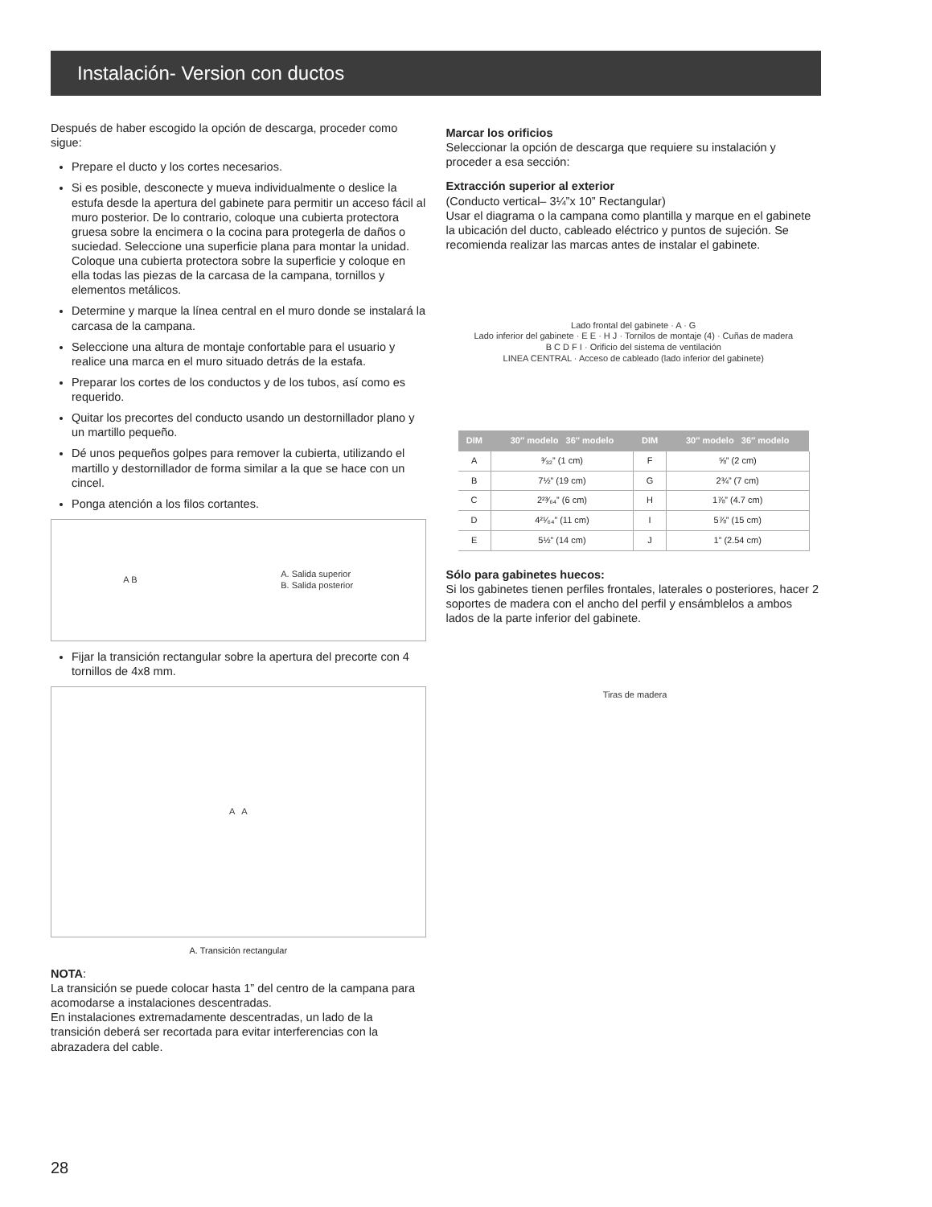Instalación- Version con ductos
Después de haber escogido la opción de descarga, proceder como sigue:
Prepare el ducto y los cortes necesarios.
Si es posible, desconecte y mueva individualmente o deslice la estufa desde la apertura del gabinete para permitir un acceso fácil al muro posterior. De lo contrario, coloque una cubierta protectora gruesa sobre la encimera o la cocina para protegerla de daños o suciedad. Seleccione una superficie plana para montar la unidad. Coloque una cubierta protectora sobre la superficie y coloque en ella todas las piezas de la carcasa de la campana, tornillos y elementos metálicos.
Determine y marque la línea central en el muro donde se instalará la carcasa de la campana.
Seleccione una altura de montaje confortable para el usuario y realice una marca en el muro situado detrás de la estafa.
Preparar los cortes de los conductos y de los tubos, así como es requerido.
Quitar los precortes del conducto usando un destornillador plano y un martillo pequeño.
Dé unos pequeños golpes para remover la cubierta, utilizando el martillo y destornillador de forma similar a la que se hace con un cincel.
Ponga atención a los filos cortantes.
A B A. Salida superior
B. Salida posterior
Fijar la transición rectangular sobre la apertura del precorte con 4 tornillos de 4x8 mm.
A A
A. Transición rectangular
NOTA:
La transición se puede colocar hasta 1” del centro de la campana para acomodarse a instalaciones descentradas.
En instalaciones extremadamente descentradas, un lado de la transición deberá ser recortada para evitar interferencias con la abrazadera del cable.
Marcar los orificios
Seleccionar la opción de descarga que requiere su instalación y proceder a esa sección:
Extracción superior al exterior
(Conducto vertical– 3¼”x 10” Rectangular)
Usar el diagrama o la campana como plantilla y marque en el gabinete la ubicación del ducto, cableado eléctrico y puntos de sujeción. Se recomienda realizar las marcas antes de instalar el gabinete.
Lado frontal del gabinete · A · G
Lado inferior del gabinete · E E · H J · Tornilos de montaje (4) · Cuñas de madera
B C D F I · Orificio del sistema de ventilación
LINEA CENTRAL · Acceso de cableado (lado inferior del gabinete)
| DIM | 30″ modelo 36″ modelo | DIM | 30″ modelo 36″ modelo |
| --- | --- | --- | --- |
| A | ³⁄₃₂” (1 cm) | F | ⅝” (2 cm) |
| B | 7½” (19 cm) | G | 2¾” (7 cm) |
| C | 2²³⁄₆₄” (6 cm) | H | 1⅞” (4.7 cm) |
| D | 4²¹⁄₆₄” (11 cm) | I | 5⅞” (15 cm) |
| E | 5½” (14 cm) | J | 1” (2.54 cm) |
Sólo para gabinetes huecos:
Si los gabinetes tienen perfiles frontales, laterales o posteriores, hacer 2 soportes de madera con el ancho del perfil y ensámblelos a ambos lados de la parte inferior del gabinete.
Tiras de madera
28